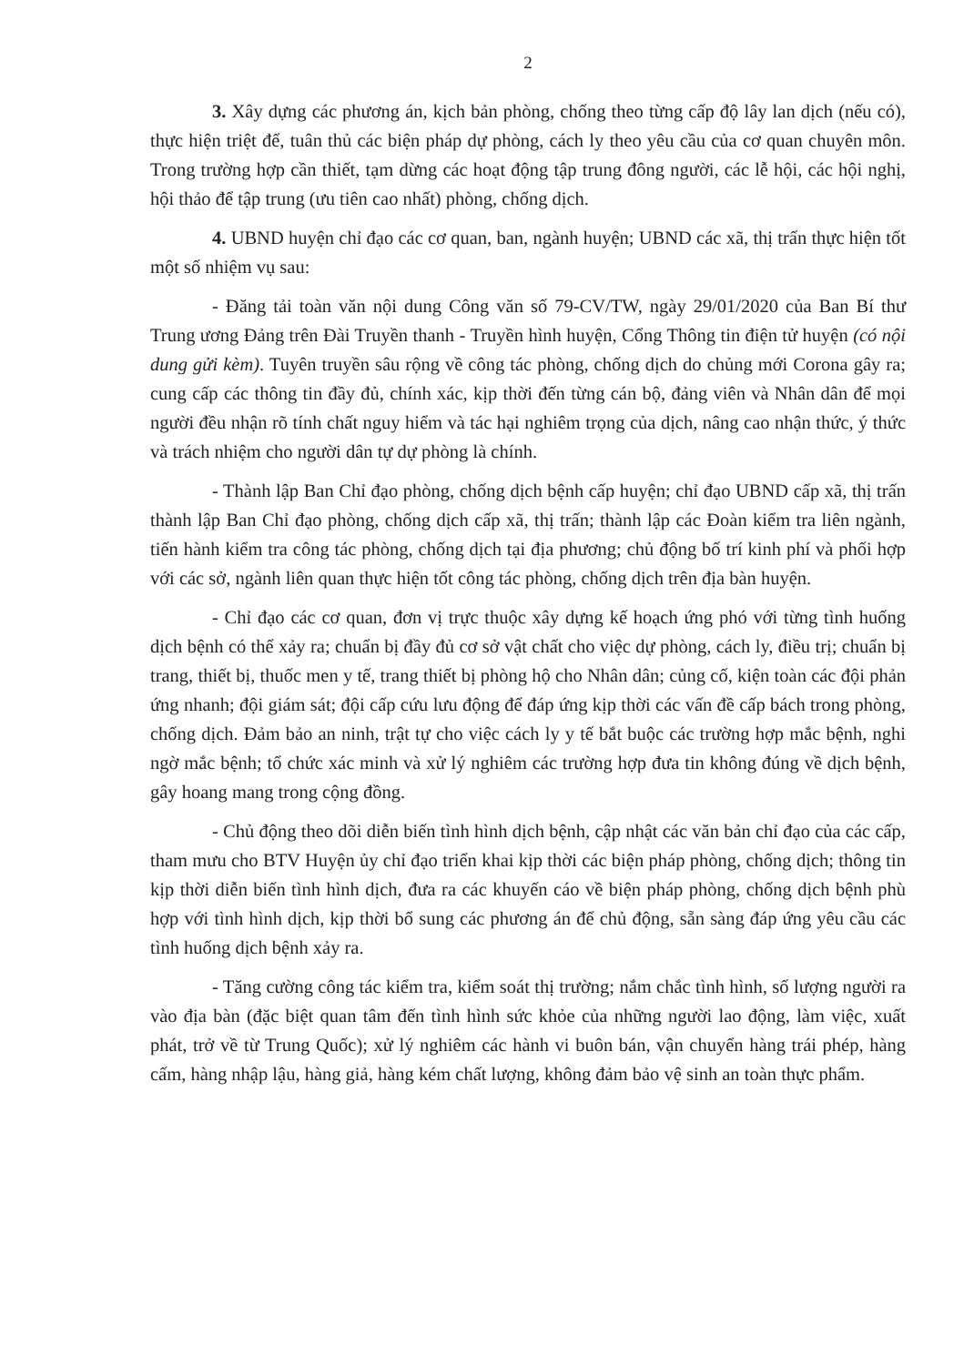2
3. Xây dựng các phương án, kịch bản phòng, chống theo từng cấp độ lây lan dịch (nếu có), thực hiện triệt để, tuân thủ các biện pháp dự phòng, cách ly theo yêu cầu của cơ quan chuyên môn. Trong trường hợp cần thiết, tạm dừng các hoạt động tập trung đông người, các lễ hội, các hội nghị, hội thảo để tập trung (ưu tiên cao nhất) phòng, chống dịch.
4. UBND huyện chỉ đạo các cơ quan, ban, ngành huyện; UBND các xã, thị trấn thực hiện tốt một số nhiệm vụ sau:
- Đăng tải toàn văn nội dung Công văn số 79-CV/TW, ngày 29/01/2020 của Ban Bí thư Trung ương Đảng trên Đài Truyền thanh - Truyền hình huyện, Cổng Thông tin điện tử huyện (có nội dung gửi kèm). Tuyên truyền sâu rộng về công tác phòng, chống dịch do chủng mới Corona gây ra; cung cấp các thông tin đầy đủ, chính xác, kịp thời đến từng cán bộ, đảng viên và Nhân dân để mọi người đều nhận rõ tính chất nguy hiểm và tác hại nghiêm trọng của dịch, nâng cao nhận thức, ý thức và trách nhiệm cho người dân tự dự phòng là chính.
- Thành lập Ban Chỉ đạo phòng, chống dịch bệnh cấp huyện; chỉ đạo UBND cấp xã, thị trấn thành lập Ban Chỉ đạo phòng, chống dịch cấp xã, thị trấn; thành lập các Đoàn kiểm tra liên ngành, tiến hành kiểm tra công tác phòng, chống dịch tại địa phương; chủ động bố trí kinh phí và phối hợp với các sở, ngành liên quan thực hiện tốt công tác phòng, chống dịch trên địa bàn huyện.
- Chỉ đạo các cơ quan, đơn vị trực thuộc xây dựng kế hoạch ứng phó với từng tình huống dịch bệnh có thể xảy ra; chuẩn bị đầy đủ cơ sở vật chất cho việc dự phòng, cách ly, điều trị; chuẩn bị trang, thiết bị, thuốc men y tế, trang thiết bị phòng hộ cho Nhân dân; củng cố, kiện toàn các đội phản ứng nhanh; đội giám sát; đội cấp cứu lưu động để đáp ứng kịp thời các vấn đề cấp bách trong phòng, chống dịch. Đảm bảo an ninh, trật tự cho việc cách ly y tế bắt buộc các trường hợp mắc bệnh, nghi ngờ mắc bệnh; tổ chức xác minh và xử lý nghiêm các trường hợp đưa tin không đúng về dịch bệnh, gây hoang mang trong cộng đồng.
- Chủ động theo dõi diễn biến tình hình dịch bệnh, cập nhật các văn bản chỉ đạo của các cấp, tham mưu cho BTV Huyện ủy chỉ đạo triển khai kịp thời các biện pháp phòng, chống dịch; thông tin kịp thời diễn biến tình hình dịch, đưa ra các khuyến cáo về biện pháp phòng, chống dịch bệnh phù hợp với tình hình dịch, kịp thời bổ sung các phương án để chủ động, sẵn sàng đáp ứng yêu cầu các tình huống dịch bệnh xảy ra.
- Tăng cường công tác kiểm tra, kiểm soát thị trường; nắm chắc tình hình, số lượng người ra vào địa bàn (đặc biệt quan tâm đến tình hình sức khỏe của những người lao động, làm việc, xuất phát, trở về từ Trung Quốc); xử lý nghiêm các hành vi buôn bán, vận chuyển hàng trái phép, hàng cấm, hàng nhập lậu, hàng giả, hàng kém chất lượng, không đảm bảo vệ sinh an toàn thực phẩm.